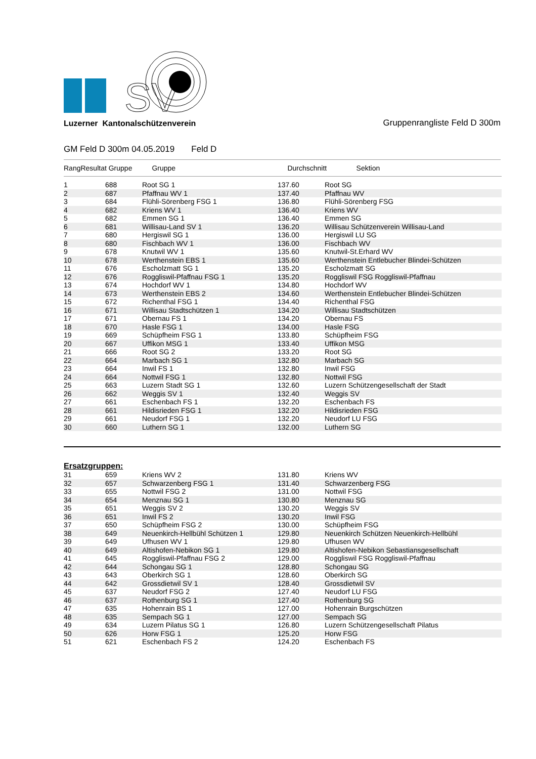SV
Luzerner Kantonalschützenverein Gruppenrangliste Feld D 300m
GM Feld D 300m 04.05.2019 Feld D
| RangResultat Gruppe | | Gruppe | Durchschnitt Sektion | |
| --- | --- | --- | --- | --- |
| 1 | 688 | Root SG 1 | 137.60 | Root SG |
| 2 | 687 | Pfaffnau WV 1 | 137.40 | Pfaffnau WV |
| 3 | 684 | Flühli-Sörenberg FSG 1 | 136.80 | Flühli-Sörenberg FSG |
| 4 | 682 | Kriens WV 1 | 136.40 | Kriens WV |
| 5 | 682 | Emmen SG 1 | 136.40 | Emmen SG |
| 6 | 681 | Willisau-Land SV 1 | 136.20 | Willisau Schützenverein Willisau-Land |
| 7 | 680 | Hergiswil SG 1 | 136.00 | Hergiswil LU SG |
| 8 | 680 | Fischbach WV 1 | 136.00 | Fischbach WV |
| 9 | 678 | Knutwil WV 1 | 135.60 | Knutwil-St.Erhard WV |
| 10 | 678 | Werthenstein EBS 1 | 135.60 | Werthenstein Entlebucher Blindei-Schützen |
| 11 | 676 | Escholzmatt SG 1 | 135.20 | Escholzmatt SG |
| 12 | 676 | Roggliswil-Pfaffnau FSG 1 | 135.20 | Roggliswil FSG Roggliswil-Pfaffnau |
| 13 | 674 | Hochdorf WV 1 | 134.80 | Hochdorf WV |
| 14 | 673 | Werthenstein EBS 2 | 134.60 | Werthenstein Entlebucher Blindei-Schützen |
| 15 | 672 | Richenthal FSG 1 | 134.40 | Richenthal FSG |
| 16 | 671 | Willisau Stadtschützen 1 | 134.20 | Willisau Stadtschützen |
| 17 | 671 | Obernau FS 1 | 134.20 | Obernau FS |
| 18 | 670 | Hasle FSG 1 | 134.00 | Hasle FSG |
| 19 | 669 | Schüpfheim FSG 1 | 133.80 | Schüpfheim FSG |
| 20 | 667 | Uffikon MSG 1 | 133.40 | Uffikon MSG |
| 21 | 666 | Root SG 2 | 133.20 | Root SG |
| 22 | 664 | Marbach SG 1 | 132.80 | Marbach SG |
| 23 | 664 | Inwil FS 1 | 132.80 | Inwil FSG |
| 24 | 664 | Nottwil FSG 1 | 132.80 | Nottwil FSG |
| 25 | 663 | Luzern Stadt SG 1 | 132.60 | Luzern Schützengesellschaft der Stadt |
| 26 | 662 | Weggis SV 1 | 132.40 | Weggis SV |
| 27 | 661 | Eschenbach FS 1 | 132.20 | Eschenbach FS |
| 28 | 661 | Hildisrieden FSG 1 | 132.20 | Hildisrieden FSG |
| 29 | 661 | Neudorf FSG 1 | 132.20 | Neudorf LU FSG |
| 30 | 660 | Luthern SG 1 | 132.00 | Luthern SG |
Ersatzgruppen:
| 31 | 659 | Kriens WV 2 | 131.80 | Kriens WV |
| 32 | 657 | Schwarzenberg FSG 1 | 131.40 | Schwarzenberg FSG |
| 33 | 655 | Nottwil FSG 2 | 131.00 | Nottwil FSG |
| 34 | 654 | Menznau SG 1 | 130.80 | Menznau SG |
| 35 | 651 | Weggis SV 2 | 130.20 | Weggis SV |
| 36 | 651 | Inwil FS 2 | 130.20 | Inwil FSG |
| 37 | 650 | Schüpfheim FSG 2 | 130.00 | Schüpfheim FSG |
| 38 | 649 | Neuenkirch-Hellbühl Schützen 1 | 129.80 | Neuenkirch Schützen Neuenkirch-Hellbühl |
| 39 | 649 | Ufhusen WV 1 | 129.80 | Ufhusen WV |
| 40 | 649 | Altishofen-Nebikon SG 1 | 129.80 | Altishofen-Nebikon Sebastiansgesellschaft |
| 41 | 645 | Roggliswil-Pfaffnau FSG 2 | 129.00 | Roggliswil FSG Roggliswil-Pfaffnau |
| 42 | 644 | Schongau SG 1 | 128.80 | Schongau SG |
| 43 | 643 | Oberkirch SG 1 | 128.60 | Oberkirch SG |
| 44 | 642 | Grossdietwil SV 1 | 128.40 | Grossdietwil SV |
| 45 | 637 | Neudorf FSG 2 | 127.40 | Neudorf LU FSG |
| 46 | 637 | Rothenburg SG 1 | 127.40 | Rothenburg SG |
| 47 | 635 | Hohenrain BS 1 | 127.00 | Hohenrain Burgschützen |
| 48 | 635 | Sempach SG 1 | 127.00 | Sempach SG |
| 49 | 634 | Luzern Pilatus SG 1 | 126.80 | Luzern Schützengesellschaft Pilatus |
| 50 | 626 | Horw FSG 1 | 125.20 | Horw FSG |
| 51 | 621 | Eschenbach FS 2 | 124.20 | Eschenbach FS |